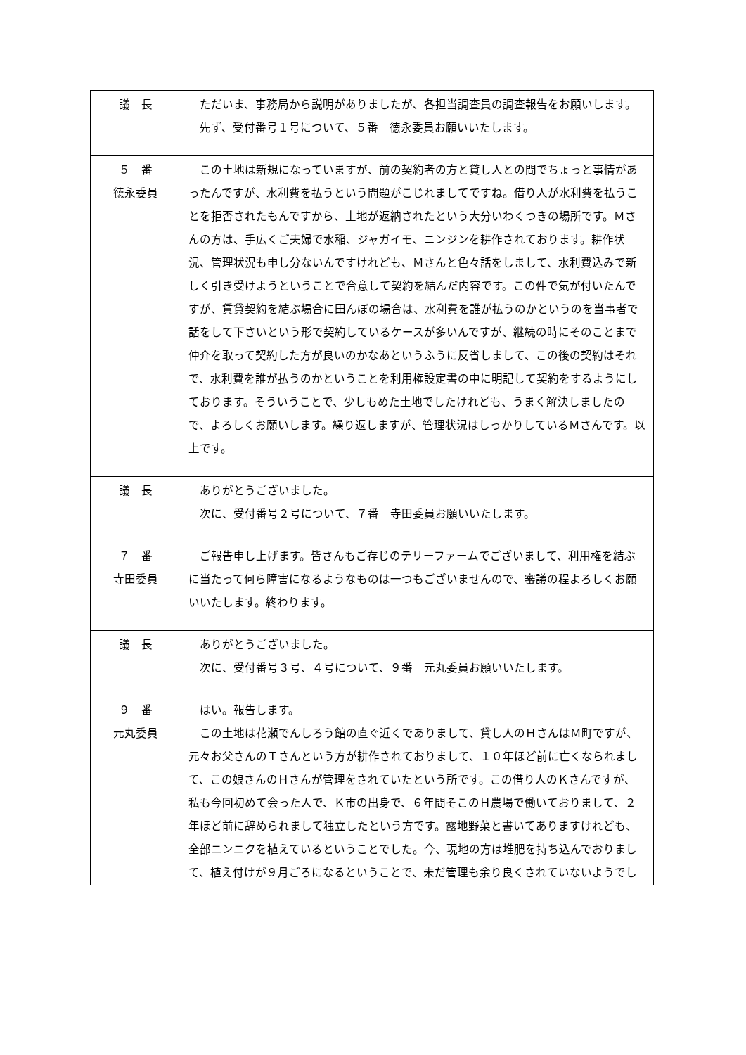| 議 長 | ただいま、事務局から説明がありましたが、各担当調査員の調査報告をお願いします。 先ず、受付番号１号について、５番 徳永委員お願いいたします。 |
| ５ 番 徳永委員 | この土地は新規になっていますが、前の契約者の方と貸し人との間でちょっと事情があったんですが、水利費を払うという問題がこじれましてですね。借り人が水利費を払うことを拒否されたもんですから、土地が返納されたという大分いわくつきの場所です。Ｍさんの方は、手広くご夫婦で水稲、ジャガイモ、ニンジンを耕作されております。耕作状況、管理状況も申し分ないんですけれども、Ｍさんと色々話をしまして、水利費込みで新しく引き受けようということで合意して契約を結んだ内容です。この件で気が付いたんですが、賃貸契約を結ぶ場合に田んぼの場合は、水利費を誰が払うのかというのを当事者で話をして下さいという形で契約しているケースが多いんですが、継続の時にそのことまで仲介を取って契約した方が良いのかなあというふうに反省しまして、この後の契約はそれで、水利費を誰が払うのかということを利用権設定書の中に明記して契約をするようにしております。そういうことで、少しもめた土地でしたけれども、うまく解決しましたので、よろしくお願いします。繰り返しますが、管理状況はしっかりしているＭさんです。以上です。 |
| 議 長 | ありがとうございました。 次に、受付番号２号について、７番 寺田委員お願いいたします。 |
| ７ 番 寺田委員 | ご報告申し上げます。皆さんもご存じのテリーファームでございまして、利用権を結ぶに当たって何ら障害になるようなものは一つもございませんので、審議の程よろしくお願いいたします。終わります。 |
| 議 長 | ありがとうございました。 次に、受付番号３号、４号について、９番 元丸委員お願いいたします。 |
| ９ 番 元丸委員 | はい。報告します。 この土地は花瀬でんしろう館の直ぐ近くでありまして、貸し人のＨさんはＭ町ですが、元々お父さんのＴさんという方が耕作されておりまして、１０年ほど前に亡くなられまして、この娘さんのＨさんが管理をされていたという所です。この借り人のＫさんですが、私も今回初めて会った人で、Ｋ市の出身で、６年間そこのＨ農場で働いておりまして、２年ほど前に辞められまして独立したという方です。露地野菜と書いてありますけれども、全部ニンニクを植えているということでした。今、現地の方は堆肥を持ち込んでおりまして、植え付けが９月ごろになるということで、未だ管理も余り良くされていないようでし |